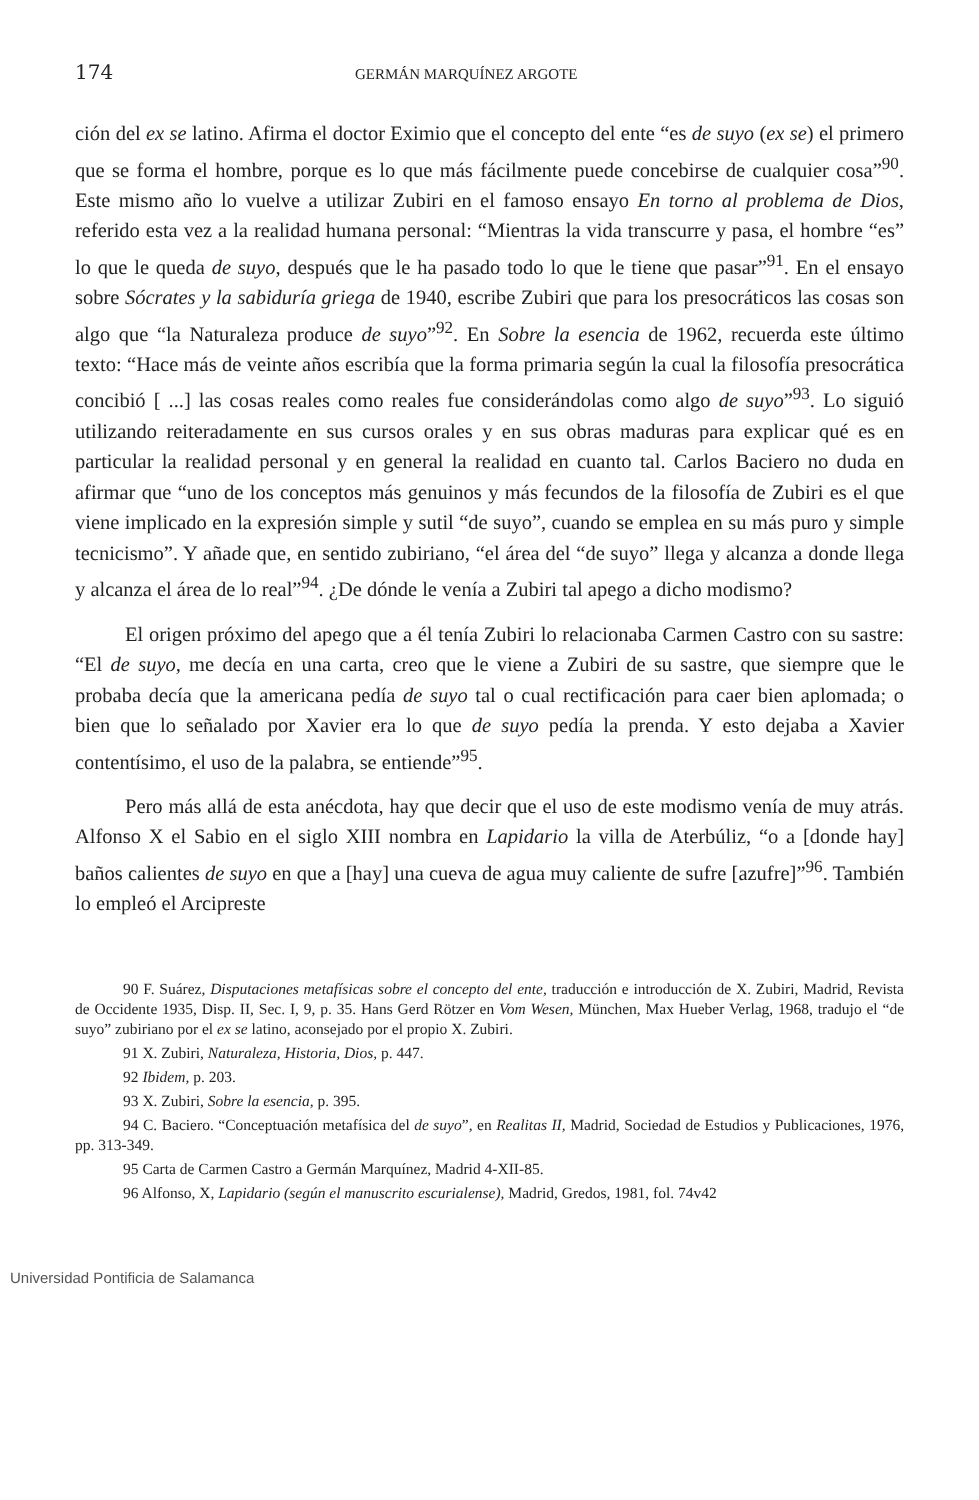174 GERMÁN MARQUÍNEZ ARGOTE
ción del ex se latino. Afirma el doctor Eximio que el concepto del ente “es de suyo (ex se) el primero que se forma el hombre, porque es lo que más fácilmente puede concebirse de cualquier cosa”<sup>90</sup>. Este mismo año lo vuelve a utilizar Zubiri en el famoso ensayo En torno al problema de Dios, referido esta vez a la realidad humana personal: “Mientras la vida transcurre y pasa, el hombre “es” lo que le queda de suyo, después que le ha pasado todo lo que le tiene que pasar”<sup>91</sup>. En el ensayo sobre Sócrates y la sabiduría griega de 1940, escribe Zubiri que para los presocráticos las cosas son algo que “la Naturaleza produce de suyo”<sup>92</sup>. En Sobre la esencia de 1962, recuerda este último texto: “Hace más de veinte años escribía que la forma primaria según la cual la filosofía presocrática concibió [ ...] las cosas reales como reales fue considerándolas como algo de suyo”<sup>93</sup>. Lo siguió utilizando reiteradamente en sus cursos orales y en sus obras maduras para explicar qué es en particular la realidad personal y en general la realidad en cuanto tal. Carlos Baciero no duda en afirmar que “uno de los conceptos más genuinos y más fecundos de la filosofía de Zubiri es el que viene implicado en la expresión simple y sutil “de suyo”, cuando se emplea en su más puro y simple tecnicismo”. Y añade que, en sentido zubiriano, “el área del “de suyo” llega y alcanza a donde llega y alcanza el área de lo real”<sup>94</sup>. ¿De dónde le venía a Zubiri tal apego a dicho modismo?
El origen próximo del apego que a él tenía Zubiri lo relacionaba Carmen Castro con su sastre: “El de suyo, me decía en una carta, creo que le viene a Zubiri de su sastre, que siempre que le probaba decía que la americana pedía de suyo tal o cual rectificación para caer bien aplomada; o bien que lo señalado por Xavier era lo que de suyo pedía la prenda. Y esto dejaba a Xavier contentísimo, el uso de la palabra, se entiende”<sup>95</sup>.
Pero más allá de esta anécdota, hay que decir que el uso de este modismo venía de muy atrás. Alfonso X el Sabio en el siglo XIII nombra en Lapidario la villa de Aterbúliz, “o a [donde hay] baños calientes de suyo en que a [hay] una cueva de agua muy caliente de sufre [azufre]”<sup>96</sup>. También lo empleó el Arcipreste
90 F. Suárez, Disputaciones metafísicas sobre el concepto del ente, traducción e introducción de X. Zubiri, Madrid, Revista de Occidente 1935, Disp. II, Sec. I, 9, p. 35. Hans Gerd Rötzer en Vom Wesen, München, Max Hueber Verlag, 1968, tradujo el “de suyo” zubiriano por el ex se latino, aconsejado por el propio X. Zubiri.
91 X. Zubiri, Naturaleza, Historia, Dios, p. 447.
92 Ibidem, p. 203.
93 X. Zubiri, Sobre la esencia, p. 395.
94 C. Baciero. “Conceptuación metafísica del de suyo”, en Realitas II, Madrid, Sociedad de Estudios y Publicaciones, 1976, pp. 313-349.
95 Carta de Carmen Castro a Germán Marquínez, Madrid 4-XII-85.
96 Alfonso, X, Lapidario (según el manuscrito escurialense), Madrid, Gredos, 1981, fol. 74v42
Universidad Pontificia de Salamanca